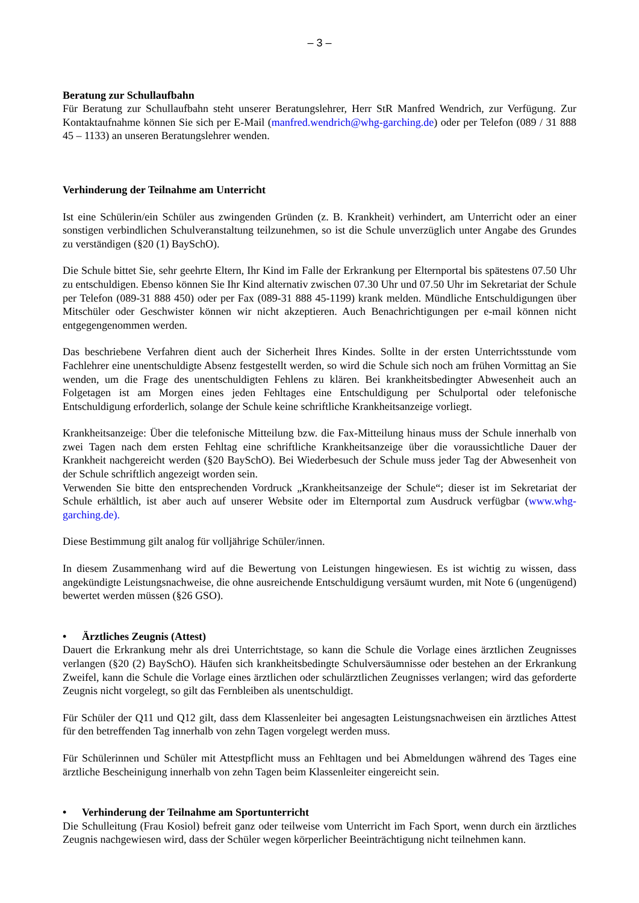– 3 –
Beratung zur Schullaufbahn
Für Beratung zur Schullaufbahn steht unserer Beratungslehrer, Herr StR Manfred Wendrich, zur Verfügung. Zur Kontaktaufnahme können Sie sich per E-Mail (manfred.wendrich@whg-garching.de) oder per Telefon (089 / 31 888 45 – 1133) an unseren Beratungslehrer wenden.
Verhinderung der Teilnahme am Unterricht
Ist eine Schülerin/ein Schüler aus zwingenden Gründen (z. B. Krankheit) verhindert, am Unterricht oder an einer sonstigen verbindlichen Schulveranstaltung teilzunehmen, so ist die Schule unverzüglich unter Angabe des Grundes zu verständigen (§20 (1) BaySchO).
Die Schule bittet Sie, sehr geehrte Eltern, Ihr Kind im Falle der Erkrankung per Elternportal bis spätestens 07.50 Uhr zu entschuldigen. Ebenso können Sie Ihr Kind alternativ zwischen 07.30 Uhr und 07.50 Uhr im Sekretariat der Schule per Telefon (089-31 888 450) oder per Fax (089-31 888 45-1199) krank melden. Mündliche Entschuldigungen über Mitschüler oder Geschwister können wir nicht akzeptieren. Auch Benachrichtigungen per e-mail können nicht entgegengenommen werden.
Das beschriebene Verfahren dient auch der Sicherheit Ihres Kindes. Sollte in der ersten Unterrichtsstunde vom Fachlehrer eine unentschuldigte Absenz festgestellt werden, so wird die Schule sich noch am frühen Vormittag an Sie wenden, um die Frage des unentschuldigten Fehlens zu klären. Bei krankheitsbedingter Abwesenheit auch an Folgetagen ist am Morgen eines jeden Fehltages eine Entschuldigung per Schulportal oder telefonische Entschuldigung erforderlich, solange der Schule keine schriftliche Krankheitsanzeige vorliegt.
Krankheitsanzeige: Über die telefonische Mitteilung bzw. die Fax-Mitteilung hinaus muss der Schule innerhalb von zwei Tagen nach dem ersten Fehltag eine schriftliche Krankheitsanzeige über die voraussichtliche Dauer der Krankheit nachgereicht werden (§20 BaySchO). Bei Wiederbesuch der Schule muss jeder Tag der Abwesenheit von der Schule schriftlich angezeigt worden sein.
Verwenden Sie bitte den entsprechenden Vordruck „Krankheitsanzeige der Schule“; dieser ist im Sekretariat der Schule erhältlich, ist aber auch auf unserer Website oder im Elternportal zum Ausdruck verfügbar (www.whg-garching.de).
Diese Bestimmung gilt analog für volljährige Schüler/innen.
In diesem Zusammenhang wird auf die Bewertung von Leistungen hingewiesen. Es ist wichtig zu wissen, dass angekündigte Leistungsnachweise, die ohne ausreichende Entschuldigung versäumt wurden, mit Note 6 (ungenügend) bewertet werden müssen (§26 GSO).
• Ärztliches Zeugnis (Attest)
Dauert die Erkrankung mehr als drei Unterrichtstage, so kann die Schule die Vorlage eines ärztlichen Zeugnisses verlangen (§20 (2) BaySchO). Häufen sich krankheitsbedingte Schulversäumnisse oder bestehen an der Erkrankung Zweifel, kann die Schule die Vorlage eines ärztlichen oder schulärztlichen Zeugnisses verlangen; wird das geforderte Zeugnis nicht vorgelegt, so gilt das Fernbleiben als unentschuldigt.
Für Schüler der Q11 und Q12 gilt, dass dem Klassenleiter bei angesagten Leistungsnachweisen ein ärztliches Attest für den betreffenden Tag innerhalb von zehn Tagen vorgelegt werden muss.
Für Schülerinnen und Schüler mit Attestpflicht muss an Fehltagen und bei Abmeldungen während des Tages eine ärztliche Bescheinigung innerhalb von zehn Tagen beim Klassenleiter eingereicht sein.
• Verhinderung der Teilnahme am Sportunterricht
Die Schulleitung (Frau Kosiol) befreit ganz oder teilweise vom Unterricht im Fach Sport, wenn durch ein ärztliches Zeugnis nachgewiesen wird, dass der Schüler wegen körperlicher Beeinträchtigung nicht teilnehmen kann.